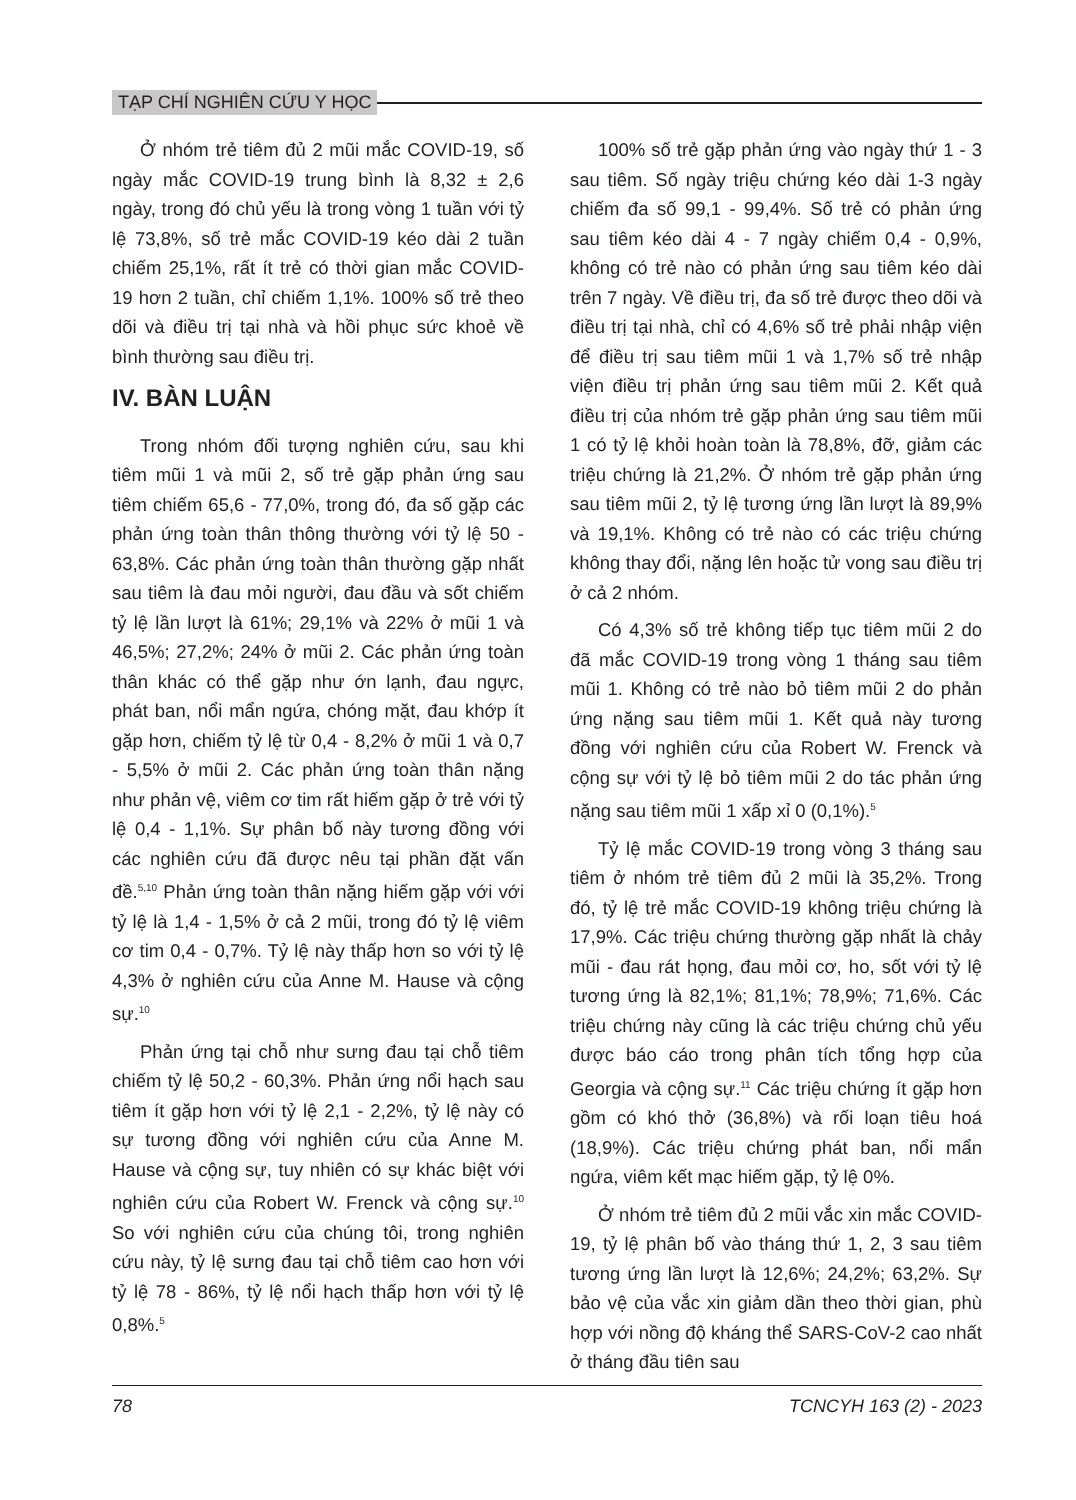TẠP CHÍ NGHIÊN CỨU Y HỌC
Ở nhóm trẻ tiêm đủ 2 mũi mắc COVID-19, số ngày mắc COVID-19 trung bình là 8,32 ± 2,6 ngày, trong đó chủ yếu là trong vòng 1 tuần với tỷ lệ 73,8%, số trẻ mắc COVID-19 kéo dài 2 tuần chiếm 25,1%, rất ít trẻ có thời gian mắc COVID-19 hơn 2 tuần, chỉ chiếm 1,1%. 100% số trẻ theo dõi và điều trị tại nhà và hồi phục sức khoẻ về bình thường sau điều trị.
IV. BÀN LUẬN
Trong nhóm đối tượng nghiên cứu, sau khi tiêm mũi 1 và mũi 2, số trẻ gặp phản ứng sau tiêm chiếm 65,6 - 77,0%, trong đó, đa số gặp các phản ứng toàn thân thông thường với tỷ lệ 50 - 63,8%. Các phản ứng toàn thân thường gặp nhất sau tiêm là đau mỏi người, đau đầu và sốt chiếm tỷ lệ lần lượt là 61%; 29,1% và 22% ở mũi 1 và 46,5%; 27,2%; 24% ở mũi 2. Các phản ứng toàn thân khác có thể gặp như ớn lạnh, đau ngực, phát ban, nổi mẩn ngứa, chóng mặt, đau khớp ít gặp hơn, chiếm tỷ lệ từ 0,4 - 8,2% ở mũi 1 và 0,7 - 5,5% ở mũi 2. Các phản ứng toàn thân nặng như phản vệ, viêm cơ tim rất hiếm gặp ở trẻ với tỷ lệ 0,4 - 1,1%. Sự phân bố này tương đồng với các nghiên cứu đã được nêu tại phần đặt vấn đề.<sup>5,10</sup> Phản ứng toàn thân nặng hiếm gặp với với tỷ lệ là 1,4 - 1,5% ở cả 2 mũi, trong đó tỷ lệ viêm cơ tim 0,4 - 0,7%. Tỷ lệ này thấp hơn so với tỷ lệ 4,3% ở nghiên cứu của Anne M. Hause và cộng sự.<sup>10</sup>
Phản ứng tại chỗ như sưng đau tại chỗ tiêm chiếm tỷ lệ 50,2 - 60,3%. Phản ứng nổi hạch sau tiêm ít gặp hơn với tỷ lệ 2,1 - 2,2%, tỷ lệ này có sự tương đồng với nghiên cứu của Anne M. Hause và cộng sự, tuy nhiên có sự khác biệt với nghiên cứu của Robert W. Frenck và cộng sự.<sup>10</sup> So với nghiên cứu của chúng tôi, trong nghiên cứu này, tỷ lệ sưng đau tại chỗ tiêm cao hơn với tỷ lệ 78 - 86%, tỷ lệ nổi hạch thấp hơn với tỷ lệ 0,8%.<sup>5</sup>
100% số trẻ gặp phản ứng vào ngày thứ 1 - 3 sau tiêm. Số ngày triệu chứng kéo dài 1-3 ngày chiếm đa số 99,1 - 99,4%. Số trẻ có phản ứng sau tiêm kéo dài 4 - 7 ngày chiếm 0,4 - 0,9%, không có trẻ nào có phản ứng sau tiêm kéo dài trên 7 ngày. Về điều trị, đa số trẻ được theo dõi và điều trị tại nhà, chỉ có 4,6% số trẻ phải nhập viện để điều trị sau tiêm mũi 1 và 1,7% số trẻ nhập viện điều trị phản ứng sau tiêm mũi 2. Kết quả điều trị của nhóm trẻ gặp phản ứng sau tiêm mũi 1 có tỷ lệ khỏi hoàn toàn là 78,8%, đỡ, giảm các triệu chứng là 21,2%. Ở nhóm trẻ gặp phản ứng sau tiêm mũi 2, tỷ lệ tương ứng lần lượt là 89,9% và 19,1%. Không có trẻ nào có các triệu chứng không thay đổi, nặng lên hoặc tử vong sau điều trị ở cả 2 nhóm.
Có 4,3% số trẻ không tiếp tục tiêm mũi 2 do đã mắc COVID-19 trong vòng 1 tháng sau tiêm mũi 1. Không có trẻ nào bỏ tiêm mũi 2 do phản ứng nặng sau tiêm mũi 1. Kết quả này tương đồng với nghiên cứu của Robert W. Frenck và cộng sự với tỷ lệ bỏ tiêm mũi 2 do tác phản ứng nặng sau tiêm mũi 1 xấp xỉ 0 (0,1%).<sup>5</sup>
Tỷ lệ mắc COVID-19 trong vòng 3 tháng sau tiêm ở nhóm trẻ tiêm đủ 2 mũi là 35,2%. Trong đó, tỷ lệ trẻ mắc COVID-19 không triệu chứng là 17,9%. Các triệu chứng thường gặp nhất là chảy mũi - đau rát họng, đau mỏi cơ, ho, sốt với tỷ lệ tương ứng là 82,1%; 81,1%; 78,9%; 71,6%. Các triệu chứng này cũng là các triệu chứng chủ yếu được báo cáo trong phân tích tổng hợp của Georgia và cộng sự.<sup>11</sup> Các triệu chứng ít gặp hơn gồm có khó thở (36,8%) và rối loạn tiêu hoá (18,9%). Các triệu chứng phát ban, nổi mẩn ngứa, viêm kết mạc hiếm gặp, tỷ lệ 0%.
Ở nhóm trẻ tiêm đủ 2 mũi vắc xin mắc COVID-19, tỷ lệ phân bố vào tháng thứ 1, 2, 3 sau tiêm tương ứng lần lượt là 12,6%; 24,2%; 63,2%. Sự bảo vệ của vắc xin giảm dần theo thời gian, phù hợp với nồng độ kháng thể SARS-CoV-2 cao nhất ở tháng đầu tiên sau
78 TCNCYH 163 (2) - 2023